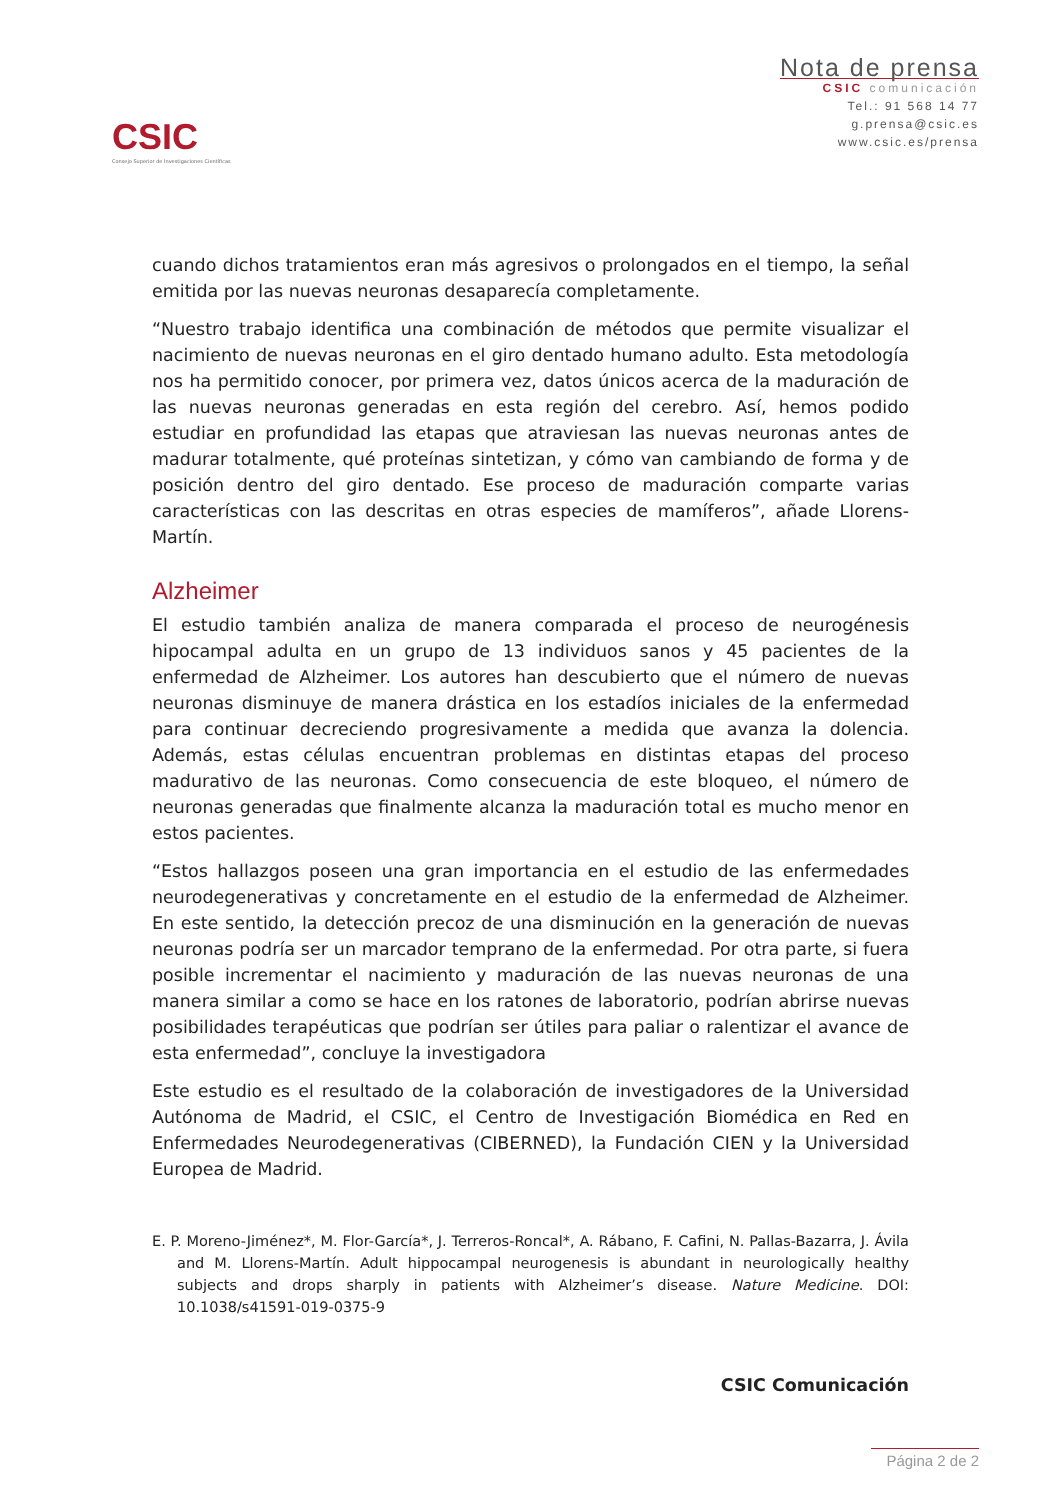CSIC
Consejo Superior de Investigaciones Científicas
Nota de prensa
CSIC comunicación
Tel.: 91 568 14 77
g.prensa@csic.es
www.csic.es/prensa
cuando dichos tratamientos eran más agresivos o prolongados en el tiempo, la señal emitida por las nuevas neuronas desaparecía completamente.
“Nuestro trabajo identifica una combinación de métodos que permite visualizar el nacimiento de nuevas neuronas en el giro dentado humano adulto. Esta metodología nos ha permitido conocer, por primera vez, datos únicos acerca de la maduración de las nuevas neuronas generadas en esta región del cerebro. Así, hemos podido estudiar en profundidad las etapas que atraviesan las nuevas neuronas antes de madurar totalmente, qué proteínas sintetizan, y cómo van cambiando de forma y de posición dentro del giro dentado. Ese proceso de maduración comparte varias características con las descritas en otras especies de mamíferos”, añade Llorens-Martín.
Alzheimer
El estudio también analiza de manera comparada el proceso de neurogénesis hipocampal adulta en un grupo de 13 individuos sanos y 45 pacientes de la enfermedad de Alzheimer. Los autores han descubierto que el número de nuevas neuronas disminuye de manera drástica en los estadíos iniciales de la enfermedad para continuar decreciendo progresivamente a medida que avanza la dolencia. Además, estas células encuentran problemas en distintas etapas del proceso madurativo de las neuronas. Como consecuencia de este bloqueo, el número de neuronas generadas que finalmente alcanza la maduración total es mucho menor en estos pacientes.
“Estos hallazgos poseen una gran importancia en el estudio de las enfermedades neurodegenerativas y concretamente en el estudio de la enfermedad de Alzheimer. En este sentido, la detección precoz de una disminución en la generación de nuevas neuronas podría ser un marcador temprano de la enfermedad. Por otra parte, si fuera posible incrementar el nacimiento y maduración de las nuevas neuronas de una manera similar a como se hace en los ratones de laboratorio, podrían abrirse nuevas posibilidades terapéuticas que podrían ser útiles para paliar o ralentizar el avance de esta enfermedad”, concluye la investigadora
Este estudio es el resultado de la colaboración de investigadores de la Universidad Autónoma de Madrid, el CSIC, el Centro de Investigación Biomédica en Red en Enfermedades Neurodegenerativas (CIBERNED), la Fundación CIEN y la Universidad Europea de Madrid.
E. P. Moreno-Jiménez*, M. Flor-García*, J. Terreros-Roncal*, A. Rábano, F. Cafini, N. Pallas-Bazarra, J. Ávila and M. Llorens-Martín. Adult hippocampal neurogenesis is abundant in neurologically healthy subjects and drops sharply in patients with Alzheimer’s disease. Nature Medicine. DOI: 10.1038/s41591-019-0375-9
CSIC Comunicación
Página 2 de 2